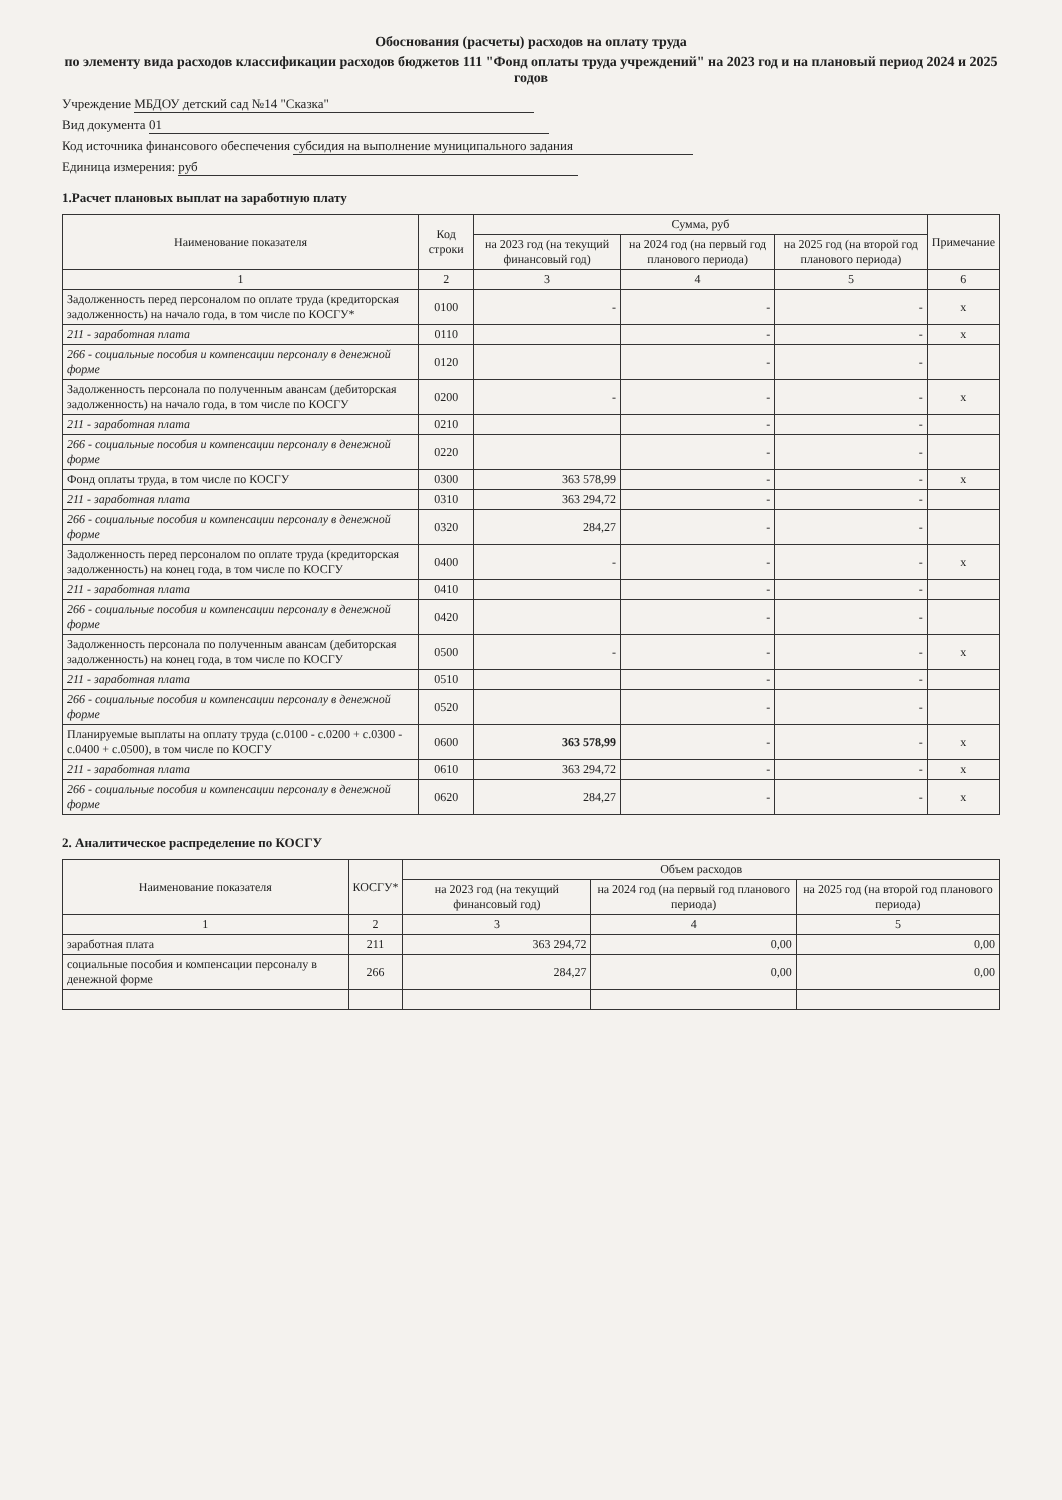Обоснования (расчеты) расходов на оплату труда
по элементу вида расходов классификации расходов бюджетов 111 "Фонд оплаты труда учреждений" на 2023 год и на плановый период 2024 и 2025 годов
Учреждение МБДОУ детский сад №14 "Сказка"
Вид документа 01
Код источника финансового обеспечения субсидия на выполнение муниципального задания
Единица измерения: руб
1.Расчет плановых выплат на заработную плату
| Наименование показателя | Код строки | Сумма, руб | | | Примечание |
| --- | --- | --- | --- | --- | --- |
| | | на 2023 год (на текущий финансовый год) | на 2024 год (на первый год планового периода) | на 2025 год (на второй год планового периода) | |
| 1 | 2 | 3 | 4 | 5 | 6 |
| Задолженность перед персоналом по оплате труда (кредиторская задолженность) на начало года, в том числе по КОСГУ* | 0100 | - | - | - | x |
| 211 - заработная плата | 0110 | | - | - | x |
| 266 - социальные пособия и компенсации персоналу в денежной форме | 0120 | | - | - | |
| Задолженность персонала по полученным авансам (дебиторская задолженность) на начало года, в том числе по КОСГУ | 0200 | - | - | - | x |
| 211 - заработная плата | 0210 | | - | - | |
| 266 - социальные пособия и компенсации персоналу в денежной форме | 0220 | | - | - | |
| Фонд оплаты труда, в том числе по КОСГУ | 0300 | 363 578,99 | - | - | x |
| 211 - заработная плата | 0310 | 363 294,72 | - | - | |
| 266 - социальные пособия и компенсации персоналу в денежной форме | 0320 | 284,27 | - | - | |
| Задолженность перед персоналом по оплате труда (кредиторская задолженность) на конец года, в том числе по КОСГУ | 0400 | - | - | - | x |
| 211 - заработная плата | 0410 | | - | - | |
| 266 - социальные пособия и компенсации персоналу в денежной форме | 0420 | | - | - | |
| Задолженность персонала по полученным авансам (дебиторская задолженность) на конец года, в том числе по КОСГУ | 0500 | - | - | - | x |
| 211 - заработная плата | 0510 | | - | - | |
| 266 - социальные пособия и компенсации персоналу в денежной форме | 0520 | | - | - | |
| Планируемые выплаты на оплату труда (с.0100 - с.0200 + с.0300 - с.0400 + с.0500), в том числе по КОСГУ | 0600 | 363 578,99 | - | - | x |
| 211 - заработная плата | 0610 | 363 294,72 | - | - | x |
| 266 - социальные пособия и компенсации персоналу в денежной форме | 0620 | 284,27 | - | - | x |
2. Аналитическое распределение по КОСГУ
| Наименование показателя | КОСГУ* | Объем расходов | | |
| --- | --- | --- | --- | --- |
| | | на 2023 год (на текущий финансовый год) | на 2024 год (на первый год планового периода) | на 2025 год (на второй год планового периода) |
| 1 | 2 | 3 | 4 | 5 |
| заработная плата | 211 | 363 294,72 | 0,00 | 0,00 |
| социальные пособия и компенсации персоналу в денежной форме | 266 | 284,27 | 0,00 | 0,00 |